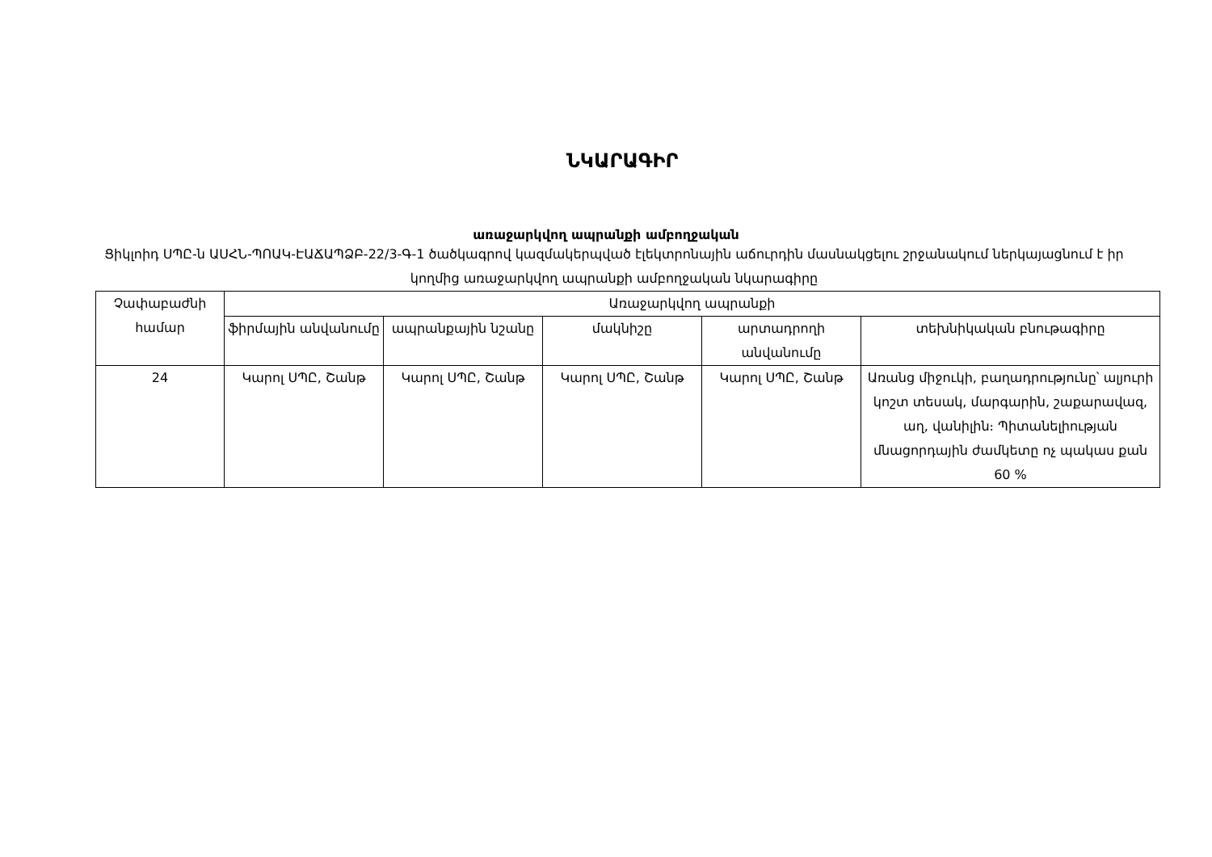ՆԿԱՐԱԳԻՐ
առաջարկվող ապրանքի ամբողջական
Ցիկլոիդ ՍՊԸ-ն ԱՍՀՆ-ՊՈԱԿ-ԷԱՃԱՊՁԲ-22/3-Գ-1 ծածկագրով կազմակերպված էլեկտրոնային աճուրդին մասնակցելու շրջանակում ներկայացնում է իր կողմից առաջարկվող ապրանքի ամբողջական նկարագիրը
| Չափաբաժնի համար | Առաջարկվող ապրանքի | | | | |
| --- | --- | --- | --- | --- | --- |
| | ֆիրմային անվանումը | ապրանքային նշանը | մակնիշը | արտադրողի անվանումը | տեխնիկական բնութագիրը |
| 24 | Կարոլ ՍՊԸ, Շանթ | Կարոլ ՍՊԸ, Շանթ | Կարոլ ՍՊԸ, Շանթ | Կարոլ ՍՊԸ, Շանթ | Առանց միջուկի, բաղադրությունը՝ ալյուրի կոշտ տեսակ, մարգարին, շաքարավազ, աղ, վանիլին։ Պիտանելիության մնացորդային ժամկետը ոչ պակաս քան 60 % |